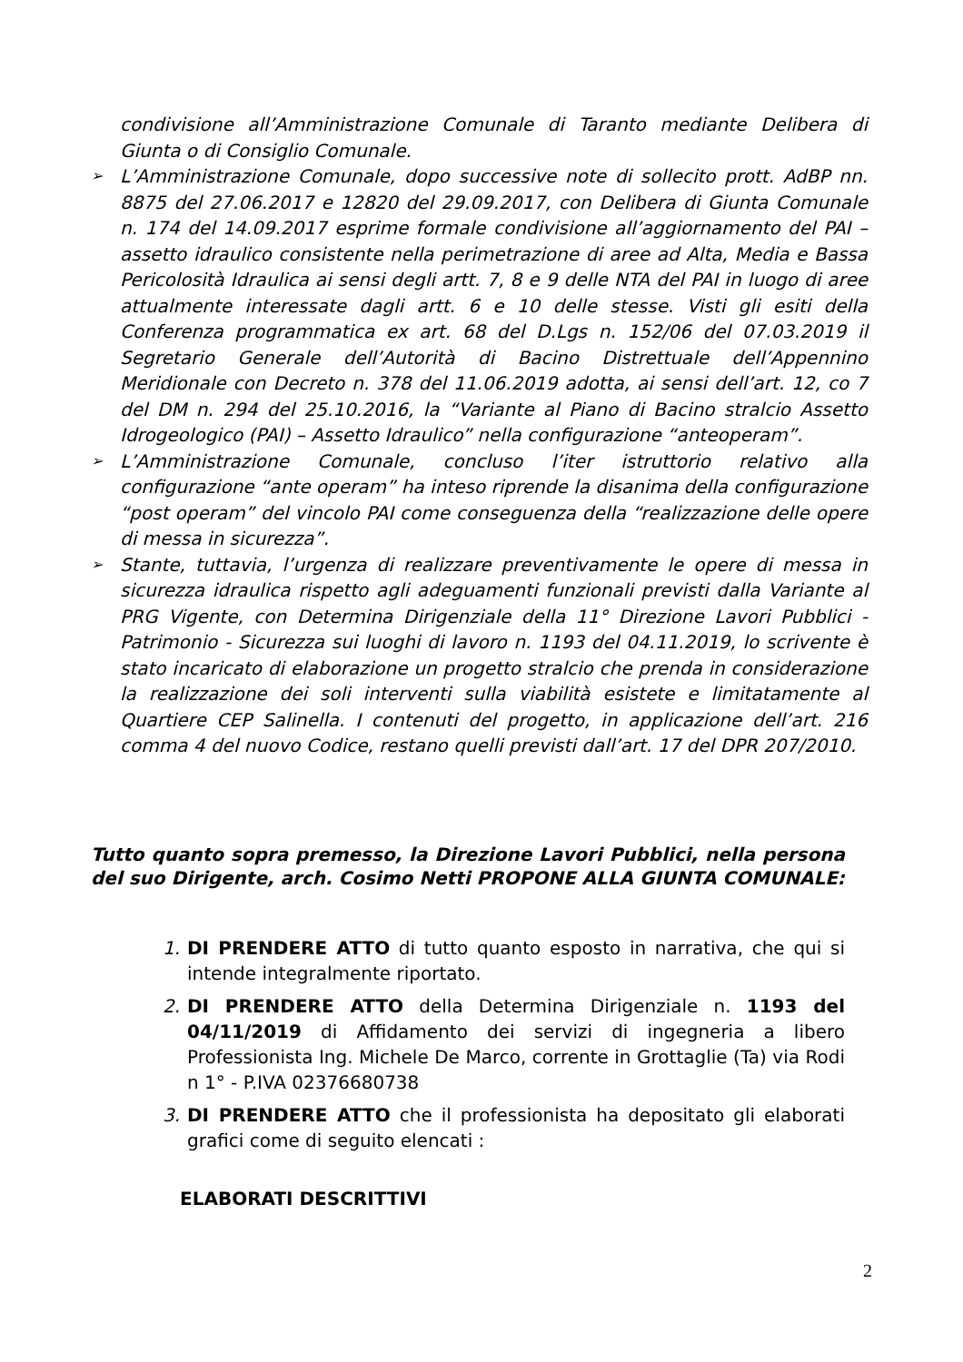condivisione all’Amministrazione Comunale di Taranto mediante Delibera di Giunta o di Consiglio Comunale.
➢ L’Amministrazione Comunale, dopo successive note di sollecito prott. AdBP nn. 8875 del 27.06.2017 e 12820 del 29.09.2017, con Delibera di Giunta Comunale n. 174 del 14.09.2017 esprime formale condivisione all’aggiornamento del PAI – assetto idraulico consistente nella perimetrazione di aree ad Alta, Media e Bassa Pericolosità Idraulica ai sensi degli artt. 7, 8 e 9 delle NTA del PAI in luogo di aree attualmente interessate dagli artt. 6 e 10 delle stesse. Visti gli esiti della Conferenza programmatica ex art. 68 del D.Lgs n. 152/06 del 07.03.2019 il Segretario Generale dell’Autorità di Bacino Distrettuale dell’Appennino Meridionale con Decreto n. 378 del 11.06.2019 adotta, ai sensi dell’art. 12, co 7 del DM n. 294 del 25.10.2016, la “Variante al Piano di Bacino stralcio Assetto Idrogeologico (PAI) – Assetto Idraulico” nella configurazione “anteoperam”.
➢ L’Amministrazione Comunale, concluso l’iter istruttorio relativo alla configurazione “ante operam” ha inteso riprende la disanima della configurazione “post operam” del vincolo PAI come conseguenza della “realizzazione delle opere di messa in sicurezza”.
➢ Stante, tuttavia, l’urgenza di realizzare preventivamente le opere di messa in sicurezza idraulica rispetto agli adeguamenti funzionali previsti dalla Variante al PRG Vigente, con Determina Dirigenziale della 11° Direzione Lavori Pubblici - Patrimonio - Sicurezza sui luoghi di lavoro n. 1193 del 04.11.2019, lo scrivente è stato incaricato di elaborazione un progetto stralcio che prenda in considerazione la realizzazione dei soli interventi sulla viabilità esistete e limitatamente al Quartiere CEP Salinella. I contenuti del progetto, in applicazione dell’art. 216 comma 4 del nuovo Codice, restano quelli previsti dall’art. 17 del DPR 207/2010.
Tutto quanto sopra premesso, la Direzione Lavori Pubblici, nella persona del suo Dirigente, arch. Cosimo Netti PROPONE ALLA GIUNTA COMUNALE:
1. DI PRENDERE ATTO di tutto quanto esposto in narrativa, che qui si intende integralmente riportato.
2. DI PRENDERE ATTO della Determina Dirigenziale n. 1193 del 04/11/2019 di Affidamento dei servizi di ingegneria a libero Professionista Ing. Michele De Marco, corrente in Grottaglie (Ta) via Rodi n 1° - P.IVA 02376680738
3. DI PRENDERE ATTO che il professionista ha depositato gli elaborati grafici come di seguito elencati :
ELABORATI DESCRITTIVI
2